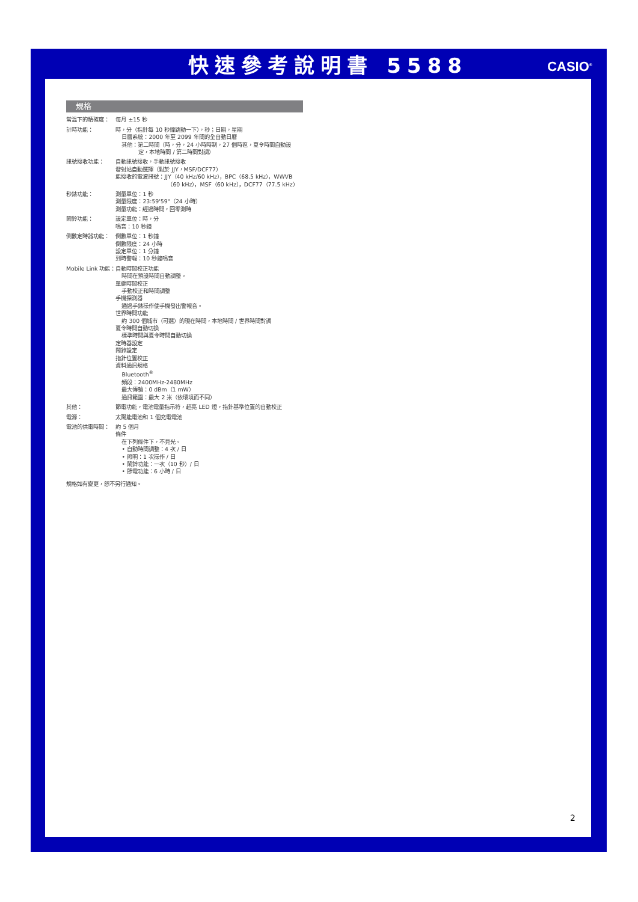快速參考說明書 5588
CASIO<sup>®</sup>
規格
| 常溫下的精確度： | 每月 ±15 秒 |
| 計時功能： | 時，分（指針每 10 秒鐘跳動一下），秒；日期，星期 日曆系統：2000 年至 2099 年間的全自動日曆 其他：第二時間（時，分，24 小時時制，27 個時區，夏令時間自動設 定，本地時間 / 第二時間對調） |
| 訊號接收功能： | 自動訊號接收，手動訊號接收 發射站自動選擇（對於 JJY，MSF/DCF77） 能接收的電波訊號：JJY（40 kHz/60 kHz），BPC（68.5 kHz），WWVB （60 kHz），MSF（60 kHz），DCF77（77.5 kHz） |
| 秒錶功能： | 測量單位：1 秒 測量限度：23:59'59"（24 小時） 測量功能：經過時間，回零測時 |
| 鬧鈴功能： | 設定單位：時，分 鳴音：10 秒鐘 |
| 倒數定時器功能： | 倒數單位：1 秒鐘 倒數限度：24 小時 設定單位：1 分鐘 到時警報：10 秒鐘鳴音 |
| Mobile Link 功能： | 自動時間校正功能 時間在預設時間自動調整。 單鍵時間校正 手動校正和時間調整 手機探測器 通過手錶操作使手機發出警報音。 世界時間功能 約 300 個城市（可選）的現在時間，本地時間 / 世界時間對調 夏令時間自動切換 標準時間與夏令時間自動切換 定時器設定 鬧鈴設定 指針位置校正 資料通訊規格 Bluetooth<sup>®</sup> 頻段：2400MHz-2480MHz 最大傳輸：0 dBm（1 mW） 通訊範圍：最大 2 米（依環境而不同） |
| 其他： | 節電功能，電池電量指示符，超亮 LED 燈，指針基準位置的自動校正 |
| 電源： | 太陽能電池和 1 個充電電池 |
| 電池的供電時間： | 約 5 個月 條件 在下列條件下，不見光。 • 自動時間調整：4 次 / 日 • 照明：1 次操作 / 日 • 鬧鈴功能：一次（10 秒）/ 日 • 節電功能：6 小時 / 日 |
規格如有變更，恕不另行通知。
2